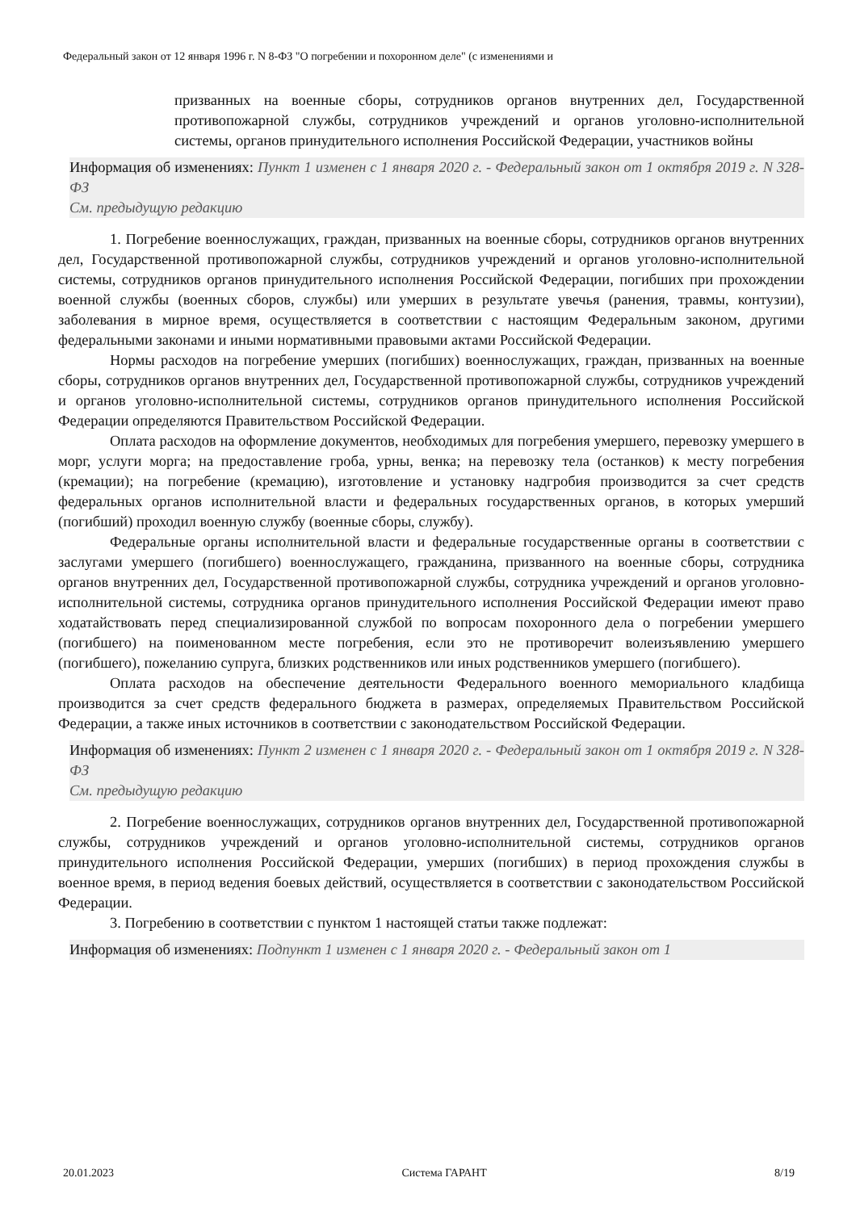Федеральный закон от 12 января 1996 г. N 8-ФЗ "О погребении и похоронном деле" (с изменениями и
призванных на военные сборы, сотрудников органов внутренних дел, Государственной противопожарной службы, сотрудников учреждений и органов уголовно-исполнительной системы, органов принудительного исполнения Российской Федерации, участников войны
Информация об изменениях: Пункт 1 изменен с 1 января 2020 г. - Федеральный закон от 1 октября 2019 г. N 328-ФЗ
См. предыдущую редакцию
1. Погребение военнослужащих, граждан, призванных на военные сборы, сотрудников органов внутренних дел, Государственной противопожарной службы, сотрудников учреждений и органов уголовно-исполнительной системы, сотрудников органов принудительного исполнения Российской Федерации, погибших при прохождении военной службы (военных сборов, службы) или умерших в результате увечья (ранения, травмы, контузии), заболевания в мирное время, осуществляется в соответствии с настоящим Федеральным законом, другими федеральными законами и иными нормативными правовыми актами Российской Федерации.
Нормы расходов на погребение умерших (погибших) военнослужащих, граждан, призванных на военные сборы, сотрудников органов внутренних дел, Государственной противопожарной службы, сотрудников учреждений и органов уголовно-исполнительной системы, сотрудников органов принудительного исполнения Российской Федерации определяются Правительством Российской Федерации.
Оплата расходов на оформление документов, необходимых для погребения умершего, перевозку умершего в морг, услуги морга; на предоставление гроба, урны, венка; на перевозку тела (останков) к месту погребения (кремации); на погребение (кремацию), изготовление и установку надгробия производится за счет средств федеральных органов исполнительной власти и федеральных государственных органов, в которых умерший (погибший) проходил военную службу (военные сборы, службу).
Федеральные органы исполнительной власти и федеральные государственные органы в соответствии с заслугами умершего (погибшего) военнослужащего, гражданина, призванного на военные сборы, сотрудника органов внутренних дел, Государственной противопожарной службы, сотрудника учреждений и органов уголовно-исполнительной системы, сотрудника органов принудительного исполнения Российской Федерации имеют право ходатайствовать перед специализированной службой по вопросам похоронного дела о погребении умершего (погибшего) на поименованном месте погребения, если это не противоречит волеизъявлению умершего (погибшего), пожеланию супруга, близких родственников или иных родственников умершего (погибшего).
Оплата расходов на обеспечение деятельности Федерального военного мемориального кладбища производится за счет средств федерального бюджета в размерах, определяемых Правительством Российской Федерации, а также иных источников в соответствии с законодательством Российской Федерации.
Информация об изменениях: Пункт 2 изменен с 1 января 2020 г. - Федеральный закон от 1 октября 2019 г. N 328-ФЗ
См. предыдущую редакцию
2. Погребение военнослужащих, сотрудников органов внутренних дел, Государственной противопожарной службы, сотрудников учреждений и органов уголовно-исполнительной системы, сотрудников органов принудительного исполнения Российской Федерации, умерших (погибших) в период прохождения службы в военное время, в период ведения боевых действий, осуществляется в соответствии с законодательством Российской Федерации.
3. Погребению в соответствии с пунктом 1 настоящей статьи также подлежат:
Информация об изменениях: Подпункт 1 изменен с 1 января 2020 г. - Федеральный закон от 1
20.01.2023 Система ГАРАНТ 8/19